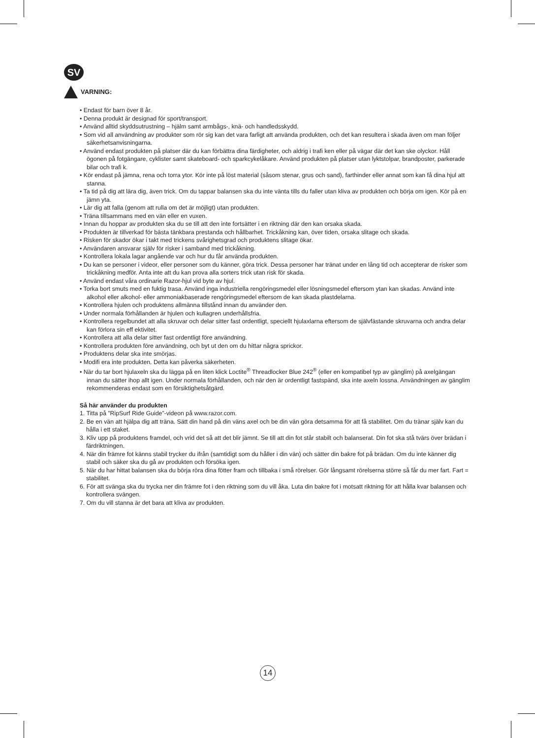SV
VARNING:
• Endast för barn över 8 år.
• Denna produkt är designad för sport/transport.
• Använd alltid skyddsutrustning – hjälm samt armbågs-, knä- och handledsskydd.
• Som vid all användning av produkter som rör sig kan det vara farligt att använda produkten, och det kan resultera i skada även om man följer säkerhetsanvisningarna.
• Använd endast produkten på platser där du kan förbättra dina färdigheter, och aldrig i trafi ken eller på vägar där det kan ske olyckor. Håll ögonen på fotgängare, cyklister samt skateboard- och sparkcykelåkare. Använd produkten på platser utan lyktstolpar, brandposter, parkerade bilar och trafi k.
• Kör endast på jämna, rena och torra ytor. Kör inte på löst material (såsom stenar, grus och sand), farthinder eller annat som kan få dina hjul att stanna.
• Ta tid på dig att lära dig, även trick. Om du tappar balansen ska du inte vänta tills du faller utan kliva av produkten och börja om igen. Kör på en jämn yta.
• Lär dig att falla (genom att rulla om det är möjligt) utan produkten.
• Träna tillsammans med en vän eller en vuxen.
• Innan du hoppar av produkten ska du se till att den inte fortsätter i en riktning där den kan orsaka skada.
• Produkten är tillverkad för bästa tänkbara prestanda och hållbarhet. Trickåkning kan, över tiden, orsaka slitage och skada.
• Risken för skador ökar i takt med trickens svårighetsgrad och produktens slitage ökar.
• Användaren ansvarar själv för risker i samband med trickåkning.
• Kontrollera lokala lagar angående var och hur du får använda produkten.
• Du kan se personer i videor, eller personer som du känner, göra trick. Dessa personer har tränat under en lång tid och accepterar de risker som trickåkning medför. Anta inte att du kan prova alla sorters trick utan risk för skada.
• Använd endast våra ordinarie Razor-hjul vid byte av hjul.
• Torka bort smuts med en fuktig trasa. Använd inga industriella rengöringsmedel eller lösningsmedel eftersom ytan kan skadas. Använd inte alkohol eller alkohol- eller ammoniakbaserade rengöringsmedel eftersom de kan skada plastdelarna.
• Kontrollera hjulen och produktens allmänna tillstånd innan du använder den.
• Under normala förhållanden är hjulen och kullagren underhållsfria.
• Kontrollera regelbundet att alla skruvar och delar sitter fast ordentligt, speciellt hjulaxlarna eftersom de självfästande skruvarna och andra delar kan förlora sin eff ektivitet.
• Kontrollera att alla delar sitter fast ordentligt före användning.
• Kontrollera produkten före användning, och byt ut den om du hittar några sprickor.
• Produktens delar ska inte smörjas.
• Modifi era inte produkten. Detta kan påverka säkerheten.
• När du tar bort hjulaxeln ska du lägga på en liten klick Loctite<sup>®</sup> Threadlocker Blue 242<sup>®</sup> (eller en kompatibel typ av gänglim) på axelgängan innan du sätter ihop allt igen. Under normala förhållanden, och när den är ordentligt fastspänd, ska inte axeln lossna. Användningen av gänglim rekommenderas endast som en försiktighetsåtgärd.
Så här använder du produkten
1. Titta på ”RipSurf Ride Guide”-videon på www.razor.com.
2. Be en vän att hjälpa dig att träna. Sätt din hand på din väns axel och be din vän göra detsamma för att få stabilitet. Om du tränar själv kan du hålla i ett staket.
3. Kliv upp på produktens framdel, och vrid det så att det blir jämnt. Se till att din fot står stabilt och balanserat. Din fot ska stå tvärs över brädan i färdriktningen.
4. När din främre fot känns stabil trycker du ifrån (samtidigt som du håller i din vän) och sätter din bakre fot på brädan. Om du inte känner dig stabil och säker ska du gå av produkten och försöka igen.
5. När du har hittat balansen ska du börja röra dina fötter fram och tillbaka i små rörelser. Gör långsamt rörelserna större så får du mer fart. Fart = stabilitet.
6. För att svänga ska du trycka ner din främre fot i den riktning som du vill åka. Luta din bakre fot i motsatt riktning för att hålla kvar balansen och kontrollera svängen.
7. Om du vill stanna är det bara att kliva av produkten.
14